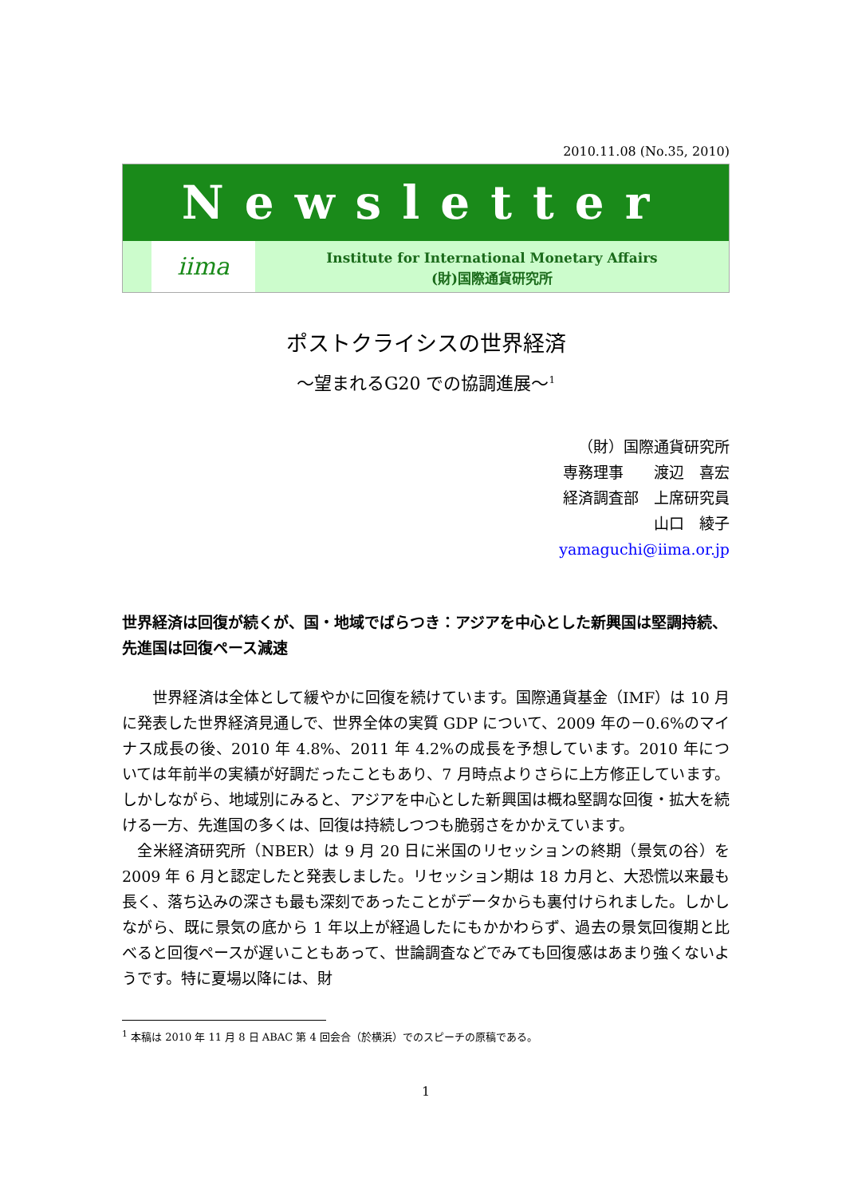2010.11.08 (No.35, 2010)
Newsletter
iima
Institute for International Monetary Affairs
(財)国際通貨研究所
ポストクライシスの世界経済
～望まれるG20 での協調進展～<sup>1</sup>
（財）国際通貨研究所
専務理事　　渡辺　喜宏
経済調査部　上席研究員
山口　綾子
yamaguchi@iima.or.jp
世界経済は回復が続くが、国・地域でばらつき：アジアを中心とした新興国は堅調持続、先進国は回復ペース減速
　　世界経済は全体として緩やかに回復を続けています。国際通貨基金（IMF）は 10 月に発表した世界経済見通しで、世界全体の実質 GDP について、2009 年の－0.6%のマイナス成長の後、2010 年 4.8%、2011 年 4.2%の成長を予想しています。2010 年については年前半の実績が好調だったこともあり、7 月時点よりさらに上方修正しています。しかしながら、地域別にみると、アジアを中心とした新興国は概ね堅調な回復・拡大を続ける一方、先進国の多くは、回復は持続しつつも脆弱さをかかえています。
　全米経済研究所（NBER）は 9 月 20 日に米国のリセッションの終期（景気の谷）を 2009 年 6 月と認定したと発表しました。リセッション期は 18 カ月と、大恐慌以来最も長く、落ち込みの深さも最も深刻であったことがデータからも裏付けられました。しかしながら、既に景気の底から 1 年以上が経過したにもかかわらず、過去の景気回復期と比べると回復ペースが遅いこともあって、世論調査などでみても回復感はあまり強くないようです。特に夏場以降には、財
<sup>1</sup> 本稿は 2010 年 11 月 8 日 ABAC 第 4 回会合（於横浜）でのスピーチの原稿である。
1